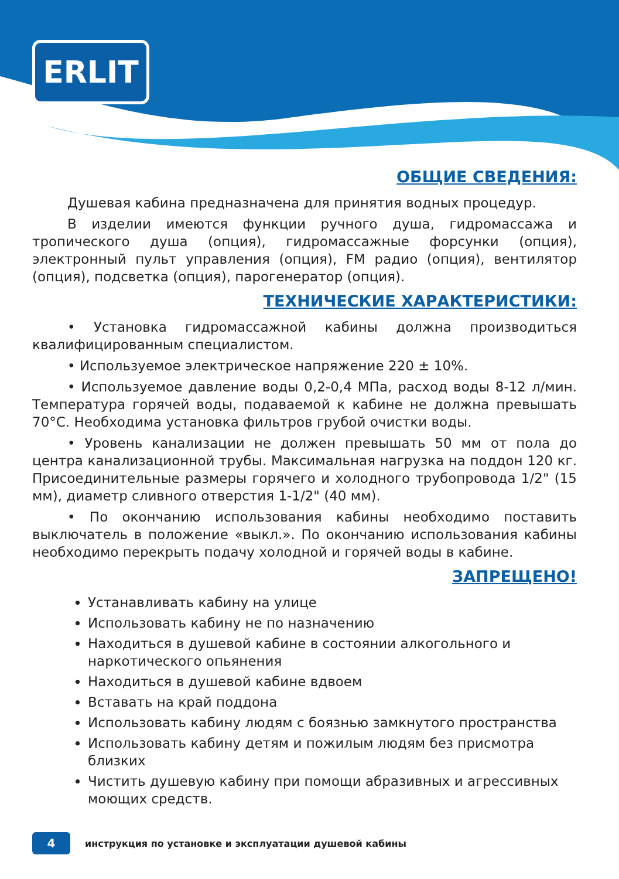ERLIT
ОБЩИЕ СВЕДЕНИЯ:
Душевая кабина предназначена для принятия водных процедур.
В изделии имеются функции ручного душа, гидромассажа и тропического душа (опция), гидромассажные форсунки (опция), электронный пульт управления (опция), FM радио (опция), вентилятор (опция), подсветка (опция), парогенератор (опция).
ТЕХНИЧЕСКИЕ ХАРАКТЕРИСТИКИ:
• Установка гидромассажной кабины должна производиться квалифицированным специалистом.
• Используемое электрическое напряжение 220 ± 10%.
• Используемое давление воды 0,2-0,4 МПа, расход воды 8-12 л/мин. Температура горячей воды, подаваемой к кабине не должна превышать 70°С. Необходима установка фильтров грубой очистки воды.
• Уровень канализации не должен превышать 50 мм от пола до центра канализационной трубы. Максимальная нагрузка на поддон 120 кг. Присоединительные размеры горячего и холодного трубопровода 1/2" (15 мм), диаметр сливного отверстия 1-1/2" (40 мм).
• По окончанию использования кабины необходимо поставить выключатель в положение «выкл.». По окончанию использования кабины необходимо перекрыть подачу холодной и горячей воды в кабине.
ЗАПРЕЩЕНО!
Устанавливать кабину на улице
Использовать кабину не по назначению
Находиться в душевой кабине в состоянии алкогольного и наркотического опьянения
Находиться в душевой кабине вдвоем
Вставать на край поддона
Использовать кабину людям с боязнью замкнутого пространства
Использовать кабину детям и пожилым людям без присмотра близких
Чистить душевую кабину при помощи абразивных и агрессивных моющих средств.
4
инструкция по установке и эксплуатации душевой кабины